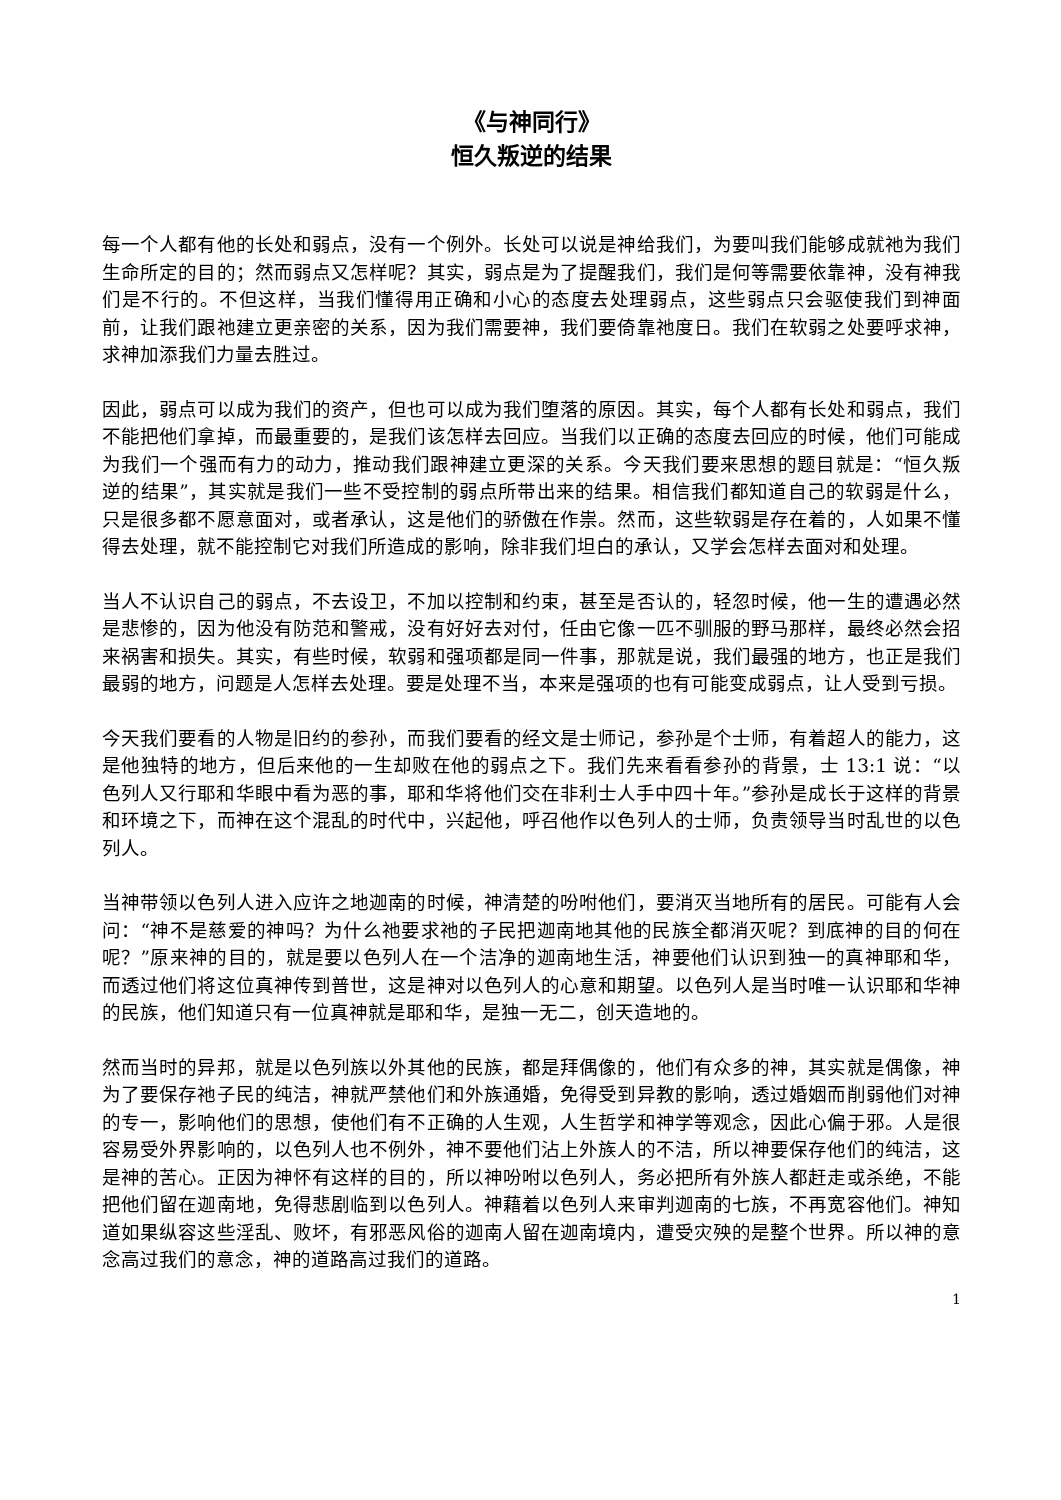《与神同行》
恒久叛逆的结果
每一个人都有他的长处和弱点，没有一个例外。长处可以说是神给我们，为要叫我们能够成就祂为我们生命所定的目的；然而弱点又怎样呢？其实，弱点是为了提醒我们，我们是何等需要依靠神，没有神我们是不行的。不但这样，当我们懂得用正确和小心的态度去处理弱点，这些弱点只会驱使我们到神面前，让我们跟祂建立更亲密的关系，因为我们需要神，我们要倚靠祂度日。我们在软弱之处要呼求神，求神加添我们力量去胜过。
因此，弱点可以成为我们的资产，但也可以成为我们堕落的原因。其实，每个人都有长处和弱点，我们不能把他们拿掉，而最重要的，是我们该怎样去回应。当我们以正确的态度去回应的时候，他们可能成为我们一个强而有力的动力，推动我们跟神建立更深的关系。今天我们要来思想的题目就是：“恒久叛逆的结果”，其实就是我们一些不受控制的弱点所带出来的结果。相信我们都知道自己的软弱是什么，只是很多都不愿意面对，或者承认，这是他们的骄傲在作祟。然而，这些软弱是存在着的，人如果不懂得去处理，就不能控制它对我们所造成的影响，除非我们坦白的承认，又学会怎样去面对和处理。
当人不认识自己的弱点，不去设卫，不加以控制和约束，甚至是否认的，轻忽时候，他一生的遭遇必然是悲惨的，因为他没有防范和警戒，没有好好去对付，任由它像一匹不驯服的野马那样，最终必然会招来祸害和损失。其实，有些时候，软弱和强项都是同一件事，那就是说，我们最强的地方，也正是我们最弱的地方，问题是人怎样去处理。要是处理不当，本来是强项的也有可能变成弱点，让人受到亏损。
今天我们要看的人物是旧约的参孙，而我们要看的经文是士师记，参孙是个士师，有着超人的能力，这是他独特的地方，但后来他的一生却败在他的弱点之下。我们先来看看参孙的背景，士 13:1 说：“以色列人又行耶和华眼中看为恶的事，耶和华将他们交在非利士人手中四十年。”参孙是成长于这样的背景和环境之下，而神在这个混乱的时代中，兴起他，呼召他作以色列人的士师，负责领导当时乱世的以色列人。
当神带领以色列人进入应许之地迦南的时候，神清楚的吩咐他们，要消灭当地所有的居民。可能有人会问：“神不是慈爱的神吗？为什么祂要求祂的子民把迦南地其他的民族全都消灭呢？到底神的目的何在呢？”原来神的目的，就是要以色列人在一个洁净的迦南地生活，神要他们认识到独一的真神耶和华，而透过他们将这位真神传到普世，这是神对以色列人的心意和期望。以色列人是当时唯一认识耶和华神的民族，他们知道只有一位真神就是耶和华，是独一无二，创天造地的。
然而当时的异邦，就是以色列族以外其他的民族，都是拜偶像的，他们有众多的神，其实就是偶像，神为了要保存祂子民的纯洁，神就严禁他们和外族通婚，免得受到异教的影响，透过婚姻而削弱他们对神的专一，影响他们的思想，使他们有不正确的人生观，人生哲学和神学等观念，因此心偏于邪。人是很容易受外界影响的，以色列人也不例外，神不要他们沾上外族人的不洁，所以神要保存他们的纯洁，这是神的苦心。正因为神怀有这样的目的，所以神吩咐以色列人，务必把所有外族人都赶走或杀绝，不能把他们留在迦南地，免得悲剧临到以色列人。神藉着以色列人来审判迦南的七族，不再宽容他们。神知道如果纵容这些淫乱、败坏，有邪恶风俗的迦南人留在迦南境内，遭受灾殃的是整个世界。所以神的意念高过我们的意念，神的道路高过我们的道路。
1